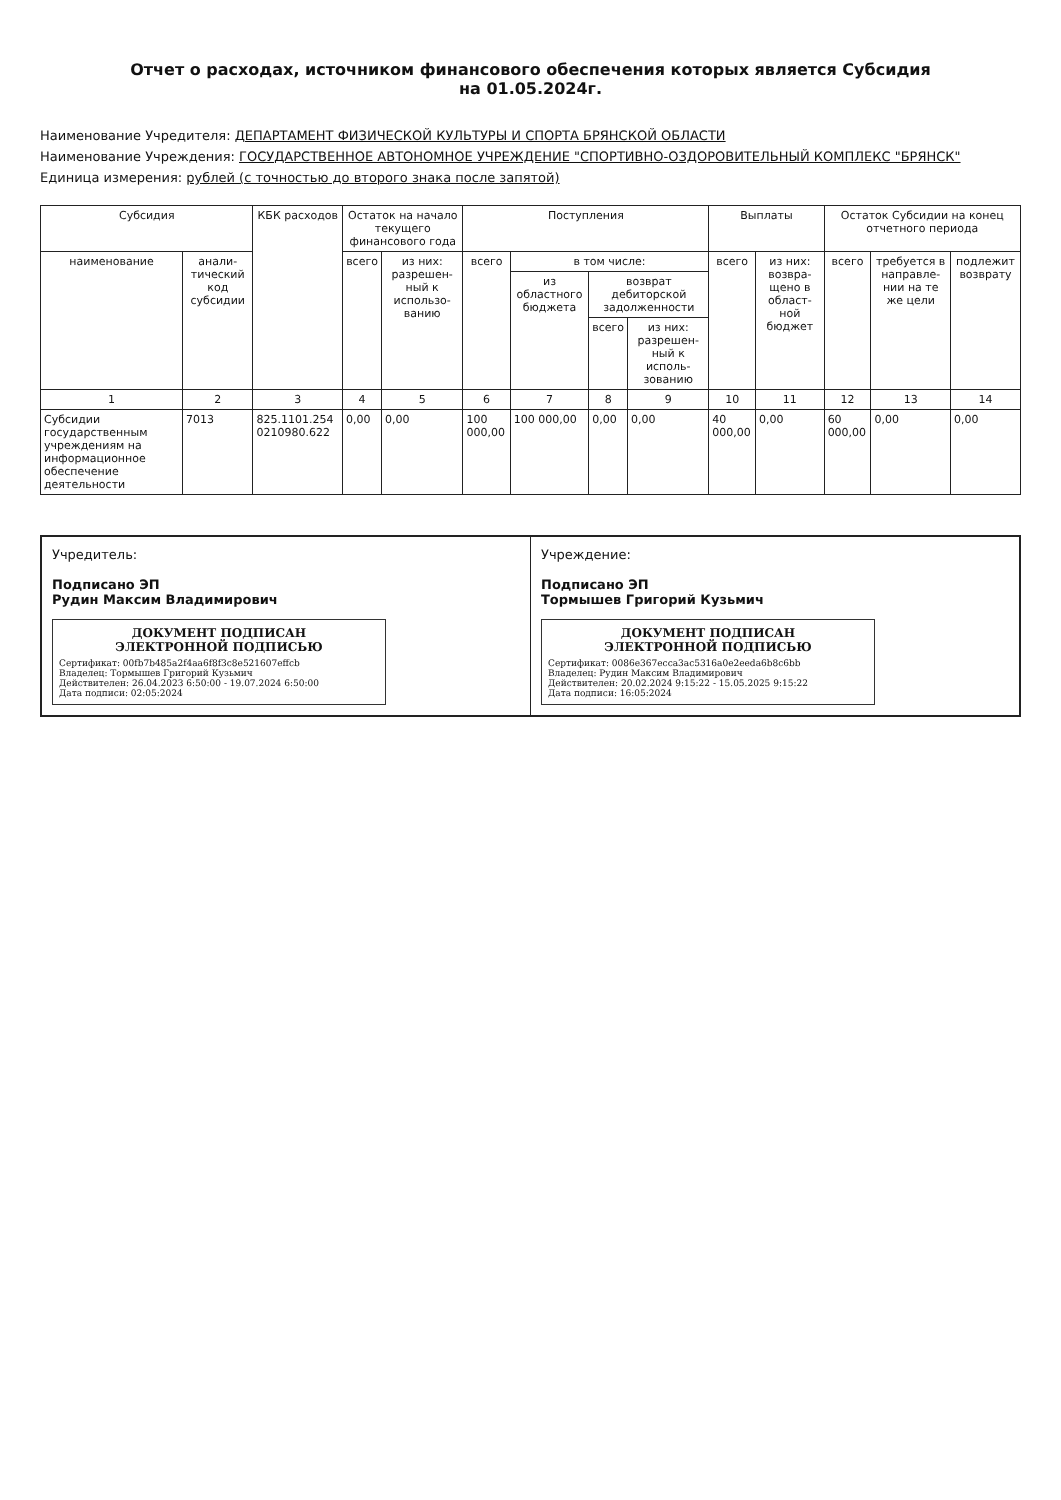Отчет о расходах, источником финансового обеспечения которых является Субсидия
на 01.05.2024г.
Наименование Учредителя: ДЕПАРТАМЕНТ ФИЗИЧЕСКОЙ КУЛЬТУРЫ И СПОРТА БРЯНСКОЙ ОБЛАСТИ
Наименование Учреждения: ГОСУДАРСТВЕННОЕ АВТОНОМНОЕ УЧРЕЖДЕНИЕ "СПОРТИВНО-ОЗДОРОВИТЕЛЬНЫЙ КОМПЛЕКС "БРЯНСК"
Единица измерения: рублей (с точностью до второго знака после запятой)
| Субсидия | | КБК расходов | Остаток на начало текущего финансового года | | Поступления | | | | Выплаты | | Остаток Субсидии на конец отчетного периода | | |
| --- | --- | --- | --- | --- | --- | --- | --- | --- | --- | --- | --- | --- | --- |
| наименование | анали-тический код субсидии | | всего | из них: разрешен-ный к использо-ванию | всего | в том числе: | | | всего | из них: возвра-щено в област-ной бюджет | всего | требуется в направле-нии на те же цели | подлежит возврату |
| | | | | | | из областного бюджета | возврат дебиторской задолженности | | | | | | |
| | | | | | | | всего | из них: разрешен-ный к исполь-зованию | | | | | |
| 1 | 2 | 3 | 4 | 5 | 6 | 7 | 8 | 9 | 10 | 11 | 12 | 13 | 14 |
| Субсидии государственным учреждениям на информационное обеспечение деятельности | 7013 | 825.1101.254 0210980.622 | 0,00 | 0,00 | 100 000,00 | 100 000,00 | 0,00 | 0,00 | 40 000,00 | 0,00 | 60 000,00 | 0,00 | 0,00 |
Учредитель:
Подписано ЭП
Рудин Максим Владимирович
ДОКУМЕНТ ПОДПИСАН
ЭЛЕКТРОННОЙ ПОДПИСЬЮ
Сертификат: 00fb7b485a2f4aa6f8f3c8e521607effcb
Владелец: Тормышев Григорий Кузьмич
Действителен: 26.04.2023 6:50:00 - 19.07.2024 6:50:00
Дата подписи: 02:05:2024
Учреждение:
Подписано ЭП
Тормышев Григорий Кузьмич
ДОКУМЕНТ ПОДПИСАН
ЭЛЕКТРОННОЙ ПОДПИСЬЮ
Сертификат: 0086e367ecca3ac5316a0e2eeda6b8c6bb
Владелец: Рудин Максим Владимирович
Действителен: 20.02.2024 9:15:22 - 15.05.2025 9:15:22
Дата подписи: 16:05:2024